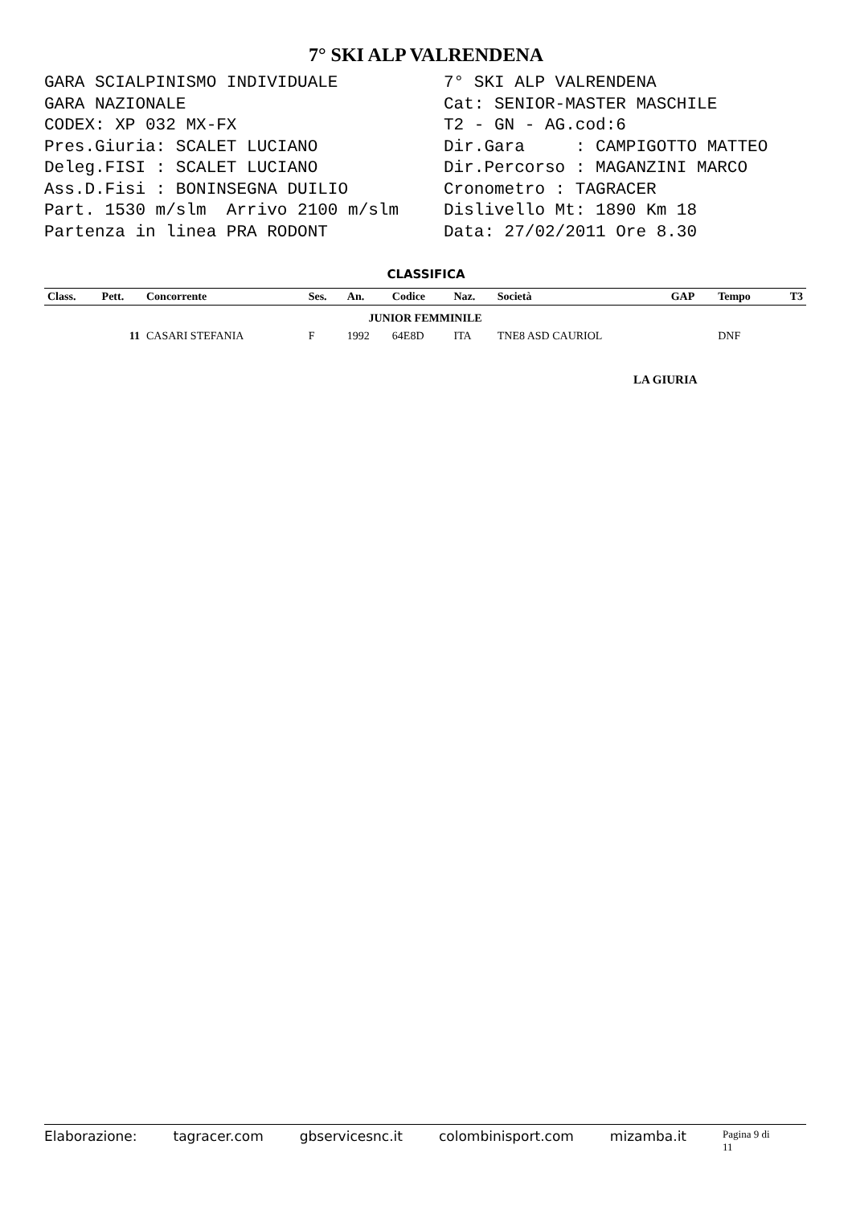7° SKI ALP VALRENDENA
GARA SCIALPINISMO INDIVIDUALE GARA NAZIONALE CODEX: XP 032 MX-FX Pres.Giuria: SCALET LUCIANO Deleg.FISI : SCALET LUCIANO Ass.D.Fisi : BONINSEGNA DUILIO Part. 1530 m/slm Arrivo 2100 m/slm Partenza in linea PRA RODONT
7° SKI ALP VALRENDENA Cat: SENIOR-MASTER MASCHILE T2 - GN - AG.cod:6 Dir.Gara : CAMPIGOTTO MATTEO Dir.Percorso : MAGANZINI MARCO Cronometro : TAGRACER Dislivello Mt: 1890 Km 18 Data: 27/02/2011 Ore 8.30
CLASSIFICA
| Class. | Pett. | Concorrente | Ses. | An. | Codice | Naz. | Società | GAP | Tempo | T3 |
| --- | --- | --- | --- | --- | --- | --- | --- | --- | --- | --- |
| JUNIOR FEMMINILE | | | | | | | | | | |
| | 11 | CASARI STEFANIA | F | 1992 | 64E8D | ITA | TNE8 ASD CAURIOL | | DNF | |
LA GIURIA
Elaborazione: tagracer.com gbservicesnc.it colombinisport.com mizamba.it Pagina 9 di 11